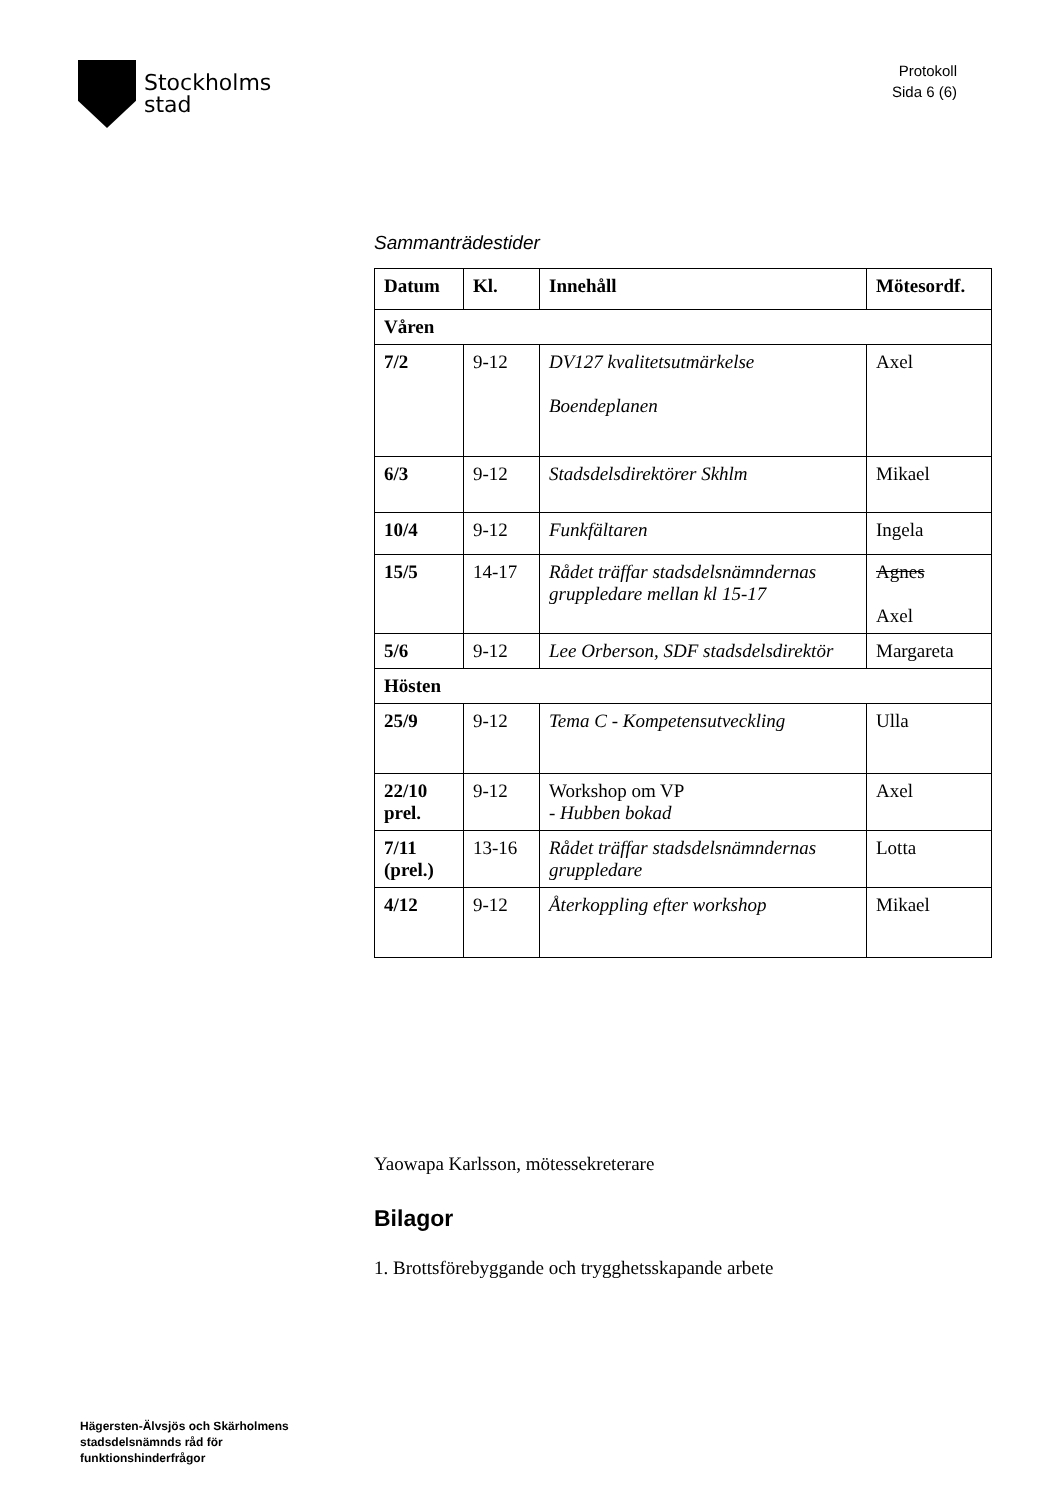Stockholms
stad
Protokoll
Sida 6 (6)
Sammanträdestider
| Datum | Kl. | Innehåll | Mötesordf. |
| --- | --- | --- | --- |
| Våren | | | |
| 7/2 | 9-12 | DV127 kvalitetsutmärkelse Boendeplanen | Axel |
| 6/3 | 9-12 | Stadsdelsdirektörer Skhlm | Mikael |
| 10/4 | 9-12 | Funkfältaren | Ingela |
| 15/5 | 14-17 | Rådet träffar stadsdelsnämndernas gruppledare mellan kl 15-17 | Agnes Axel |
| 5/6 | 9-12 | Lee Orberson, SDF stadsdelsdirektör | Margareta |
| Hösten | | | |
| 25/9 | 9-12 | Tema C - Kompetensutveckling | Ulla |
| 22/10 prel. | 9-12 | Workshop om VP - Hubben bokad | Axel |
| 7/11 (prel.) | 13-16 | Rådet träffar stadsdelsnämndernas gruppledare | Lotta |
| 4/12 | 9-12 | Återkoppling efter workshop | Mikael |
Yaowapa Karlsson, mötessekreterare
Bilagor
1. Brottsförebyggande och trygghetsskapande arbete
Hägersten-Älvsjös och Skärholmens
stadsdelsnämnds råd för
funktionshinderfrågor